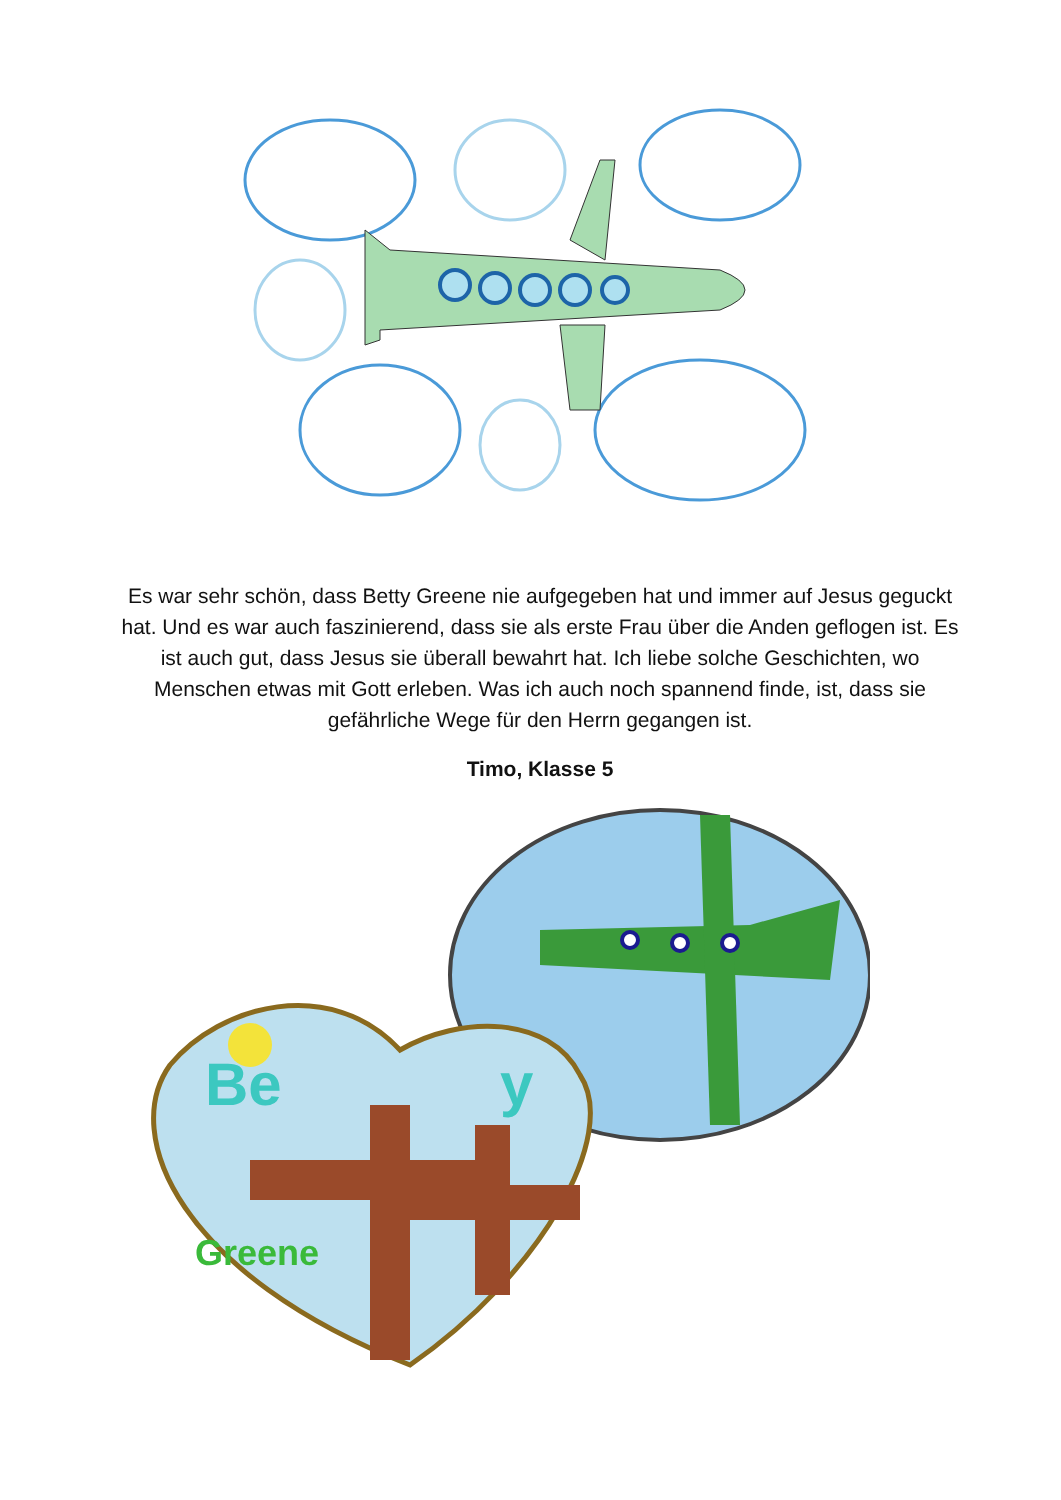Es war sehr schön, dass Betty Greene nie aufgegeben hat und immer auf Jesus geguckt hat. Und es war auch faszinierend, dass sie als erste Frau über die Anden geflogen ist. Es ist auch gut, dass Jesus sie überall bewahrt hat. Ich liebe solche Geschichten, wo Menschen etwas mit Gott erleben. Was ich auch noch spannend finde, ist, dass sie gefährliche Wege für den Herrn gegangen ist.
Timo, Klasse 5
Be
y
Greene